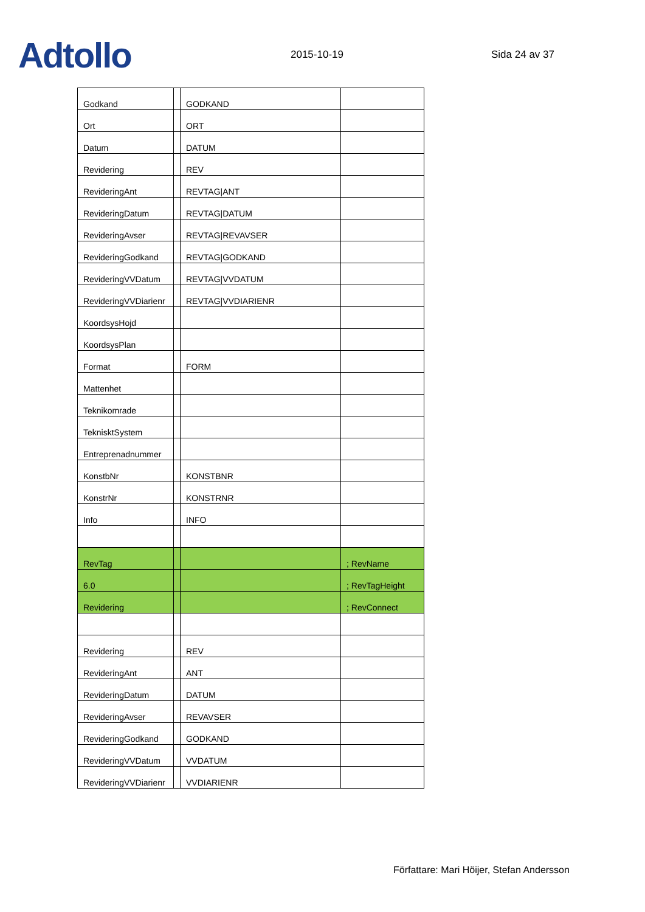Adtollo
2015-10-19
Sida 24 av 37
| Godkand | | GODKAND | |
| Ort | | ORT | |
| Datum | | DATUM | |
| Revidering | | REV | |
| RevideringAnt | | REVTAG/ANT | |
| RevideringDatum | | REVTAG/DATUM | |
| RevideringAvser | | REVTAG/REVAVSER | |
| RevideringGodkand | | REVTAG/GODKAND | |
| RevideringVVDatum | | REVTAG/VVDATUM | |
| RevideringVVDiarienr | | REVTAG/VVDIARIENR | |
| KoordsysHojd | | | |
| KoordsysPlan | | | |
| Format | | FORM | |
| Mattenhet | | | |
| Teknikomrade | | | |
| TeknisktSystem | | | |
| Entreprenadnummer | | | |
| KonstbNr | | KONSTBNR | |
| KonstrNr | | KONSTRNR | |
| Info | | INFO | |
| RevTag | | | ; RevName |
| 6.0 | | | ; RevTagHeight |
| Revidering | | | ; RevConnect |
| Revidering | | REV | |
| RevideringAnt | | ANT | |
| RevideringDatum | | DATUM | |
| RevideringAvser | | REVAVSER | |
| RevideringGodkand | | GODKAND | |
| RevideringVVDatum | | VVDATUM | |
| RevideringVVDiarienr | | VVDIARIENR | |
Författare: Mari Höijer, Stefan Andersson